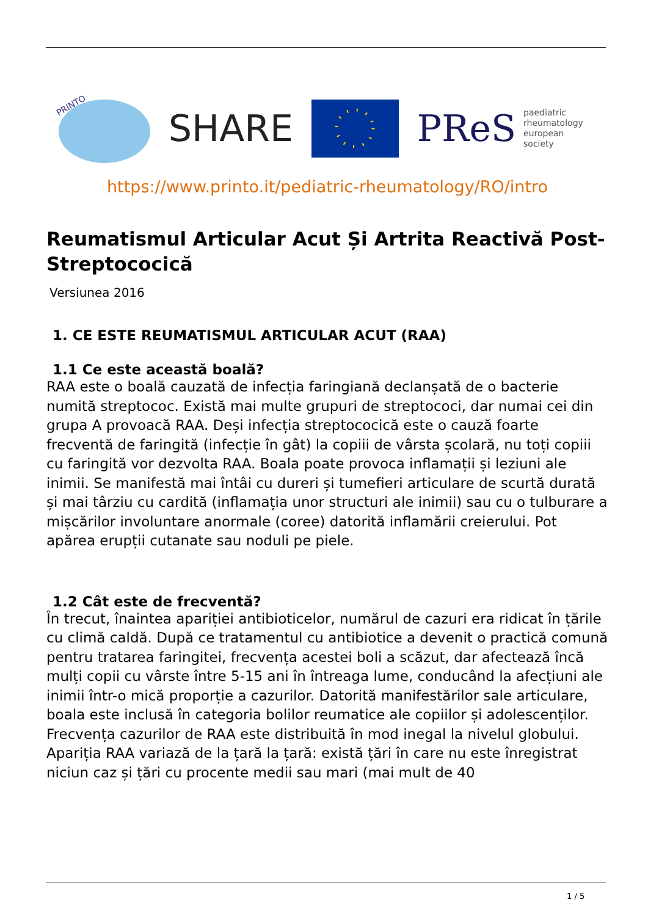PRINTO
SHARE
PReS paediatric
rheumatology
european
society
https://www.printo.it/pediatric-rheumatology/RO/intro
Reumatismul Articular Acut Și Artrita Reactivă Post-Streptococică
Versiunea 2016
1. CE ESTE REUMATISMUL ARTICULAR ACUT (RAA)
1.1 Ce este această boală?
RAA este o boală cauzată de infecția faringiană declanșată de o bacterie numită streptococ. Există mai multe grupuri de streptococi, dar numai cei din grupa A provoacă RAA. Deși infecția streptococică este o cauză foarte frecventă de faringită (infecție în gât) la copiii de vârsta școlară, nu toți copiii cu faringită vor dezvolta RAA. Boala poate provoca inflamații și leziuni ale inimii. Se manifestă mai întâi cu dureri și tumefieri articulare de scurtă durată și mai târziu cu cardită (inflamația unor structuri ale inimii) sau cu o tulburare a mișcărilor involuntare anormale (coree) datorită inflamării creierului. Pot apărea erupții cutanate sau noduli pe piele.
1.2 Cât este de frecventă?
În trecut, înaintea apariției antibioticelor, numărul de cazuri era ridicat în țările cu climă caldă. După ce tratamentul cu antibiotice a devenit o practică comună pentru tratarea faringitei, frecvența acestei boli a scăzut, dar afectează încă mulți copii cu vârste între 5-15 ani în întreaga lume, conducând la afecțiuni ale inimii într-o mică proporție a cazurilor. Datorită manifestărilor sale articulare, boala este inclusă în categoria bolilor reumatice ale copiilor și adolescenților. Frecvența cazurilor de RAA este distribuită în mod inegal la nivelul globului. Apariția RAA variază de la țară la țară: există țări în care nu este înregistrat niciun caz și țări cu procente medii sau mari (mai mult de 40
1 / 5